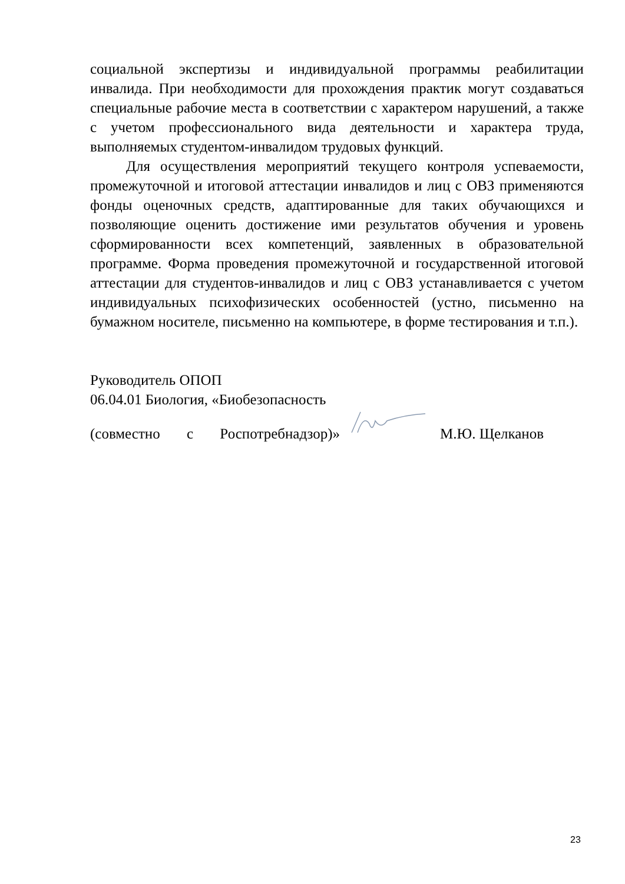социальной экспертизы и индивидуальной программы реабилитации инвалида. При необходимости для прохождения практик могут создаваться специальные рабочие места в соответствии с характером нарушений, а также с учетом профессионального вида деятельности и характера труда, выполняемых студентом-инвалидом трудовых функций.
Для осуществления мероприятий текущего контроля успеваемости, промежуточной и итоговой аттестации инвалидов и лиц с ОВЗ применяются фонды оценочных средств, адаптированные для таких обучающихся и позволяющие оценить достижение ими результатов обучения и уровень сформированности всех компетенций, заявленных в образовательной программе. Форма проведения промежуточной и государственной итоговой аттестации для студентов-инвалидов и лиц с ОВЗ устанавливается с учетом индивидуальных психофизических особенностей (устно, письменно на бумажном носителе, письменно на компьютере, в форме тестирования и т.п.).
Руководитель ОПОП
06.04.01 Биология, «Биобезопасность
(совместно с Роспотребнадзор)» М.Ю. Щелканов
23